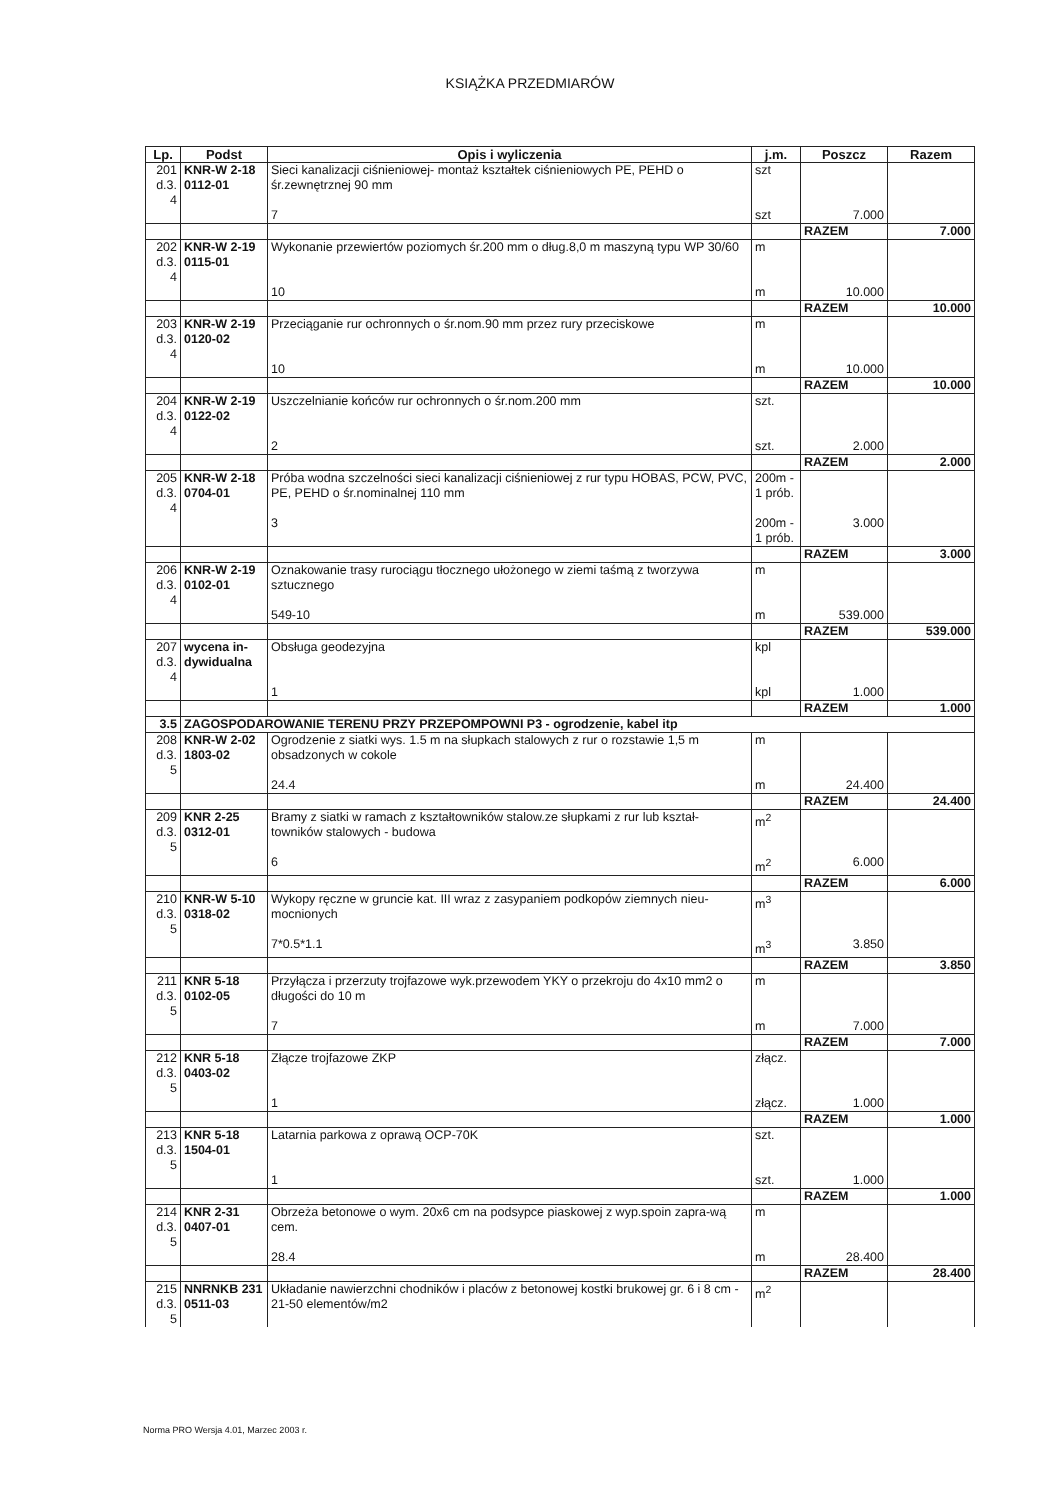KSIĄŻKA PRZEDMIARÓW
| Lp. | Podst | Opis i wyliczenia | j.m. | Poszcz | Razem |
| --- | --- | --- | --- | --- | --- |
| 201 d.3. 4 | KNR-W 2-18 0112-01 | Sieci kanalizacji ciśnieniowej- montaż kształtek ciśnieniowych PE, PEHD o śr.zewnętrznej 90 mm | szt | | |
| | | 7 | szt | 7.000 | |
| | | | | RAZEM | 7.000 |
| 202 d.3. 4 | KNR-W 2-19 0115-01 | Wykonanie przewiertów poziomych śr.200 mm o dług.8,0 m maszyną typu WP 30/60 | m | | |
| | | 10 | m | 10.000 | |
| | | | | RAZEM | 10.000 |
| 203 d.3. 4 | KNR-W 2-19 0120-02 | Przeciąganie rur ochronnych o śr.nom.90 mm przez rury przeciskowe | m | | |
| | | 10 | m | 10.000 | |
| | | | | RAZEM | 10.000 |
| 204 d.3. 4 | KNR-W 2-19 0122-02 | Uszczelnianie końców rur ochronnych o śr.nom.200 mm | szt. | | |
| | | 2 | szt. | 2.000 | |
| | | | | RAZEM | 2.000 |
| 205 d.3. 4 | KNR-W 2-18 0704-01 | Próba wodna szczelności sieci kanalizacji ciśnieniowej z rur typu HOBAS, PCW, PVC, PE, PEHD o śr.nominalnej 110 mm | 200m - 1 prób. | | |
| | | 3 | 200m - 1 prób. | 3.000 | |
| | | | | RAZEM | 3.000 |
| 206 d.3. 4 | KNR-W 2-19 0102-01 | Oznakowanie trasy rurociągu tłocznego ułożonego w ziemi taśmą z tworzywa sztucznego | m | | |
| | | 549-10 | m | 539.000 | |
| | | | | RAZEM | 539.000 |
| 207 d.3. 4 | wycena in-dywidualna | Obsługa geodezyjna | kpl | | |
| | | 1 | kpl | 1.000 | |
| | | | | RAZEM | 1.000 |
| 3.5 | ZAGOSPODAROWANIE TERENU PRZY PRZEPOMPOWNI P3 - ogrodzenie, kabel itp | | | | |
| 208 d.3. 5 | KNR-W 2-02 1803-02 | Ogrodzenie z siatki wys. 1.5 m na słupkach stalowych z rur o rozstawie 1,5 m obsadzonych w cokole | m | | |
| | | 24.4 | m | 24.400 | |
| | | | | RAZEM | 24.400 |
| 209 d.3. 5 | KNR 2-25 0312-01 | Bramy z siatki w ramach z kształtowników stalow.ze słupkami z rur lub kształ-towników stalowych - budowa | m<sup>2</sup> | | |
| | | 6 | m<sup>2</sup> | 6.000 | |
| | | | | RAZEM | 6.000 |
| 210 d.3. 5 | KNR-W 5-10 0318-02 | Wykopy ręczne w gruncie kat. III wraz z zasypaniem podkopów ziemnych nieu-mocnionych | m<sup>3</sup> | | |
| | | 7*0.5*1.1 | m<sup>3</sup> | 3.850 | |
| | | | | RAZEM | 3.850 |
| 211 d.3. 5 | KNR 5-18 0102-05 | Przyłącza i przerzuty trojfazowe wyk.przewodem YKY o przekroju do 4x10 mm2 o długości do 10 m | m | | |
| | | 7 | m | 7.000 | |
| | | | | RAZEM | 7.000 |
| 212 d.3. 5 | KNR 5-18 0403-02 | Złącze trojfazowe ZKP | złącz. | | |
| | | 1 | złącz. | 1.000 | |
| | | | | RAZEM | 1.000 |
| 213 d.3. 5 | KNR 5-18 1504-01 | Latarnia parkowa z oprawą OCP-70K | szt. | | |
| | | 1 | szt. | 1.000 | |
| | | | | RAZEM | 1.000 |
| 214 d.3. 5 | KNR 2-31 0407-01 | Obrzeża betonowe o wym. 20x6 cm na podsypce piaskowej z wyp.spoin zapra-wą cem. | m | | |
| | | 28.4 | m | 28.400 | |
| | | | | RAZEM | 28.400 |
| 215 d.3. 5 | NNRNKB 231 0511-03 | Układanie nawierzchni chodników i placów z betonowej kostki brukowej gr. 6 i 8 cm - 21-50 elementów/m2 | m<sup>2</sup> | | |
Norma PRO Wersja 4.01, Marzec 2003 r.